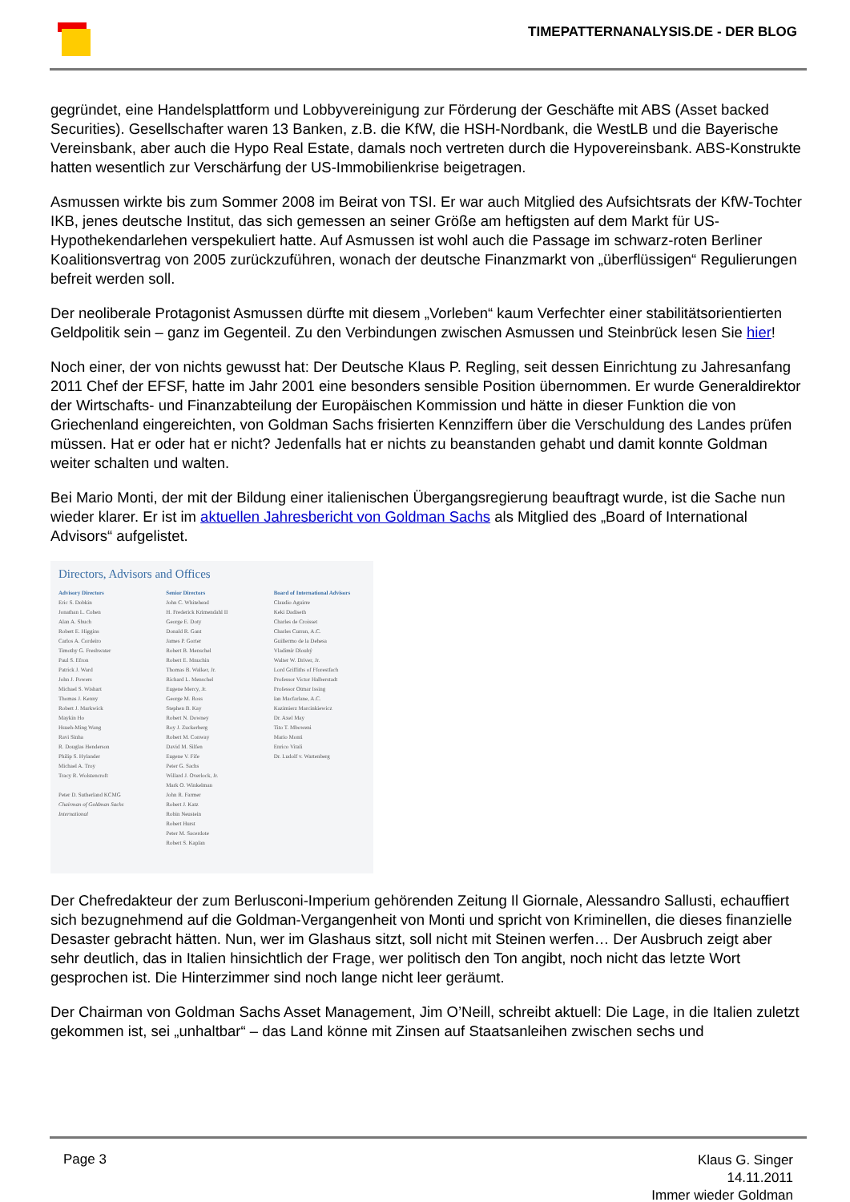TIMEPATTERNANALYSIS.DE - DER BLOG
gegründet, eine Handelsplattform und Lobbyvereinigung zur Förderung der Geschäfte mit ABS (Asset backed Securities). Gesellschafter waren 13 Banken, z.B. die KfW, die HSH-Nordbank, die WestLB und die Bayerische Vereinsbank, aber auch die Hypo Real Estate, damals noch vertreten durch die Hypovereinsbank. ABS-Konstrukte hatten wesentlich zur Verschärfung der US-Immobilienkrise beigetragen.
Asmussen wirkte bis zum Sommer 2008 im Beirat von TSI. Er war auch Mitglied des Aufsichtsrats der KfW-Tochter IKB, jenes deutsche Institut, das sich gemessen an seiner Größe am heftigsten auf dem Markt für US-Hypothekendarlehen verspekuliert hatte. Auf Asmussen ist wohl auch die Passage im schwarz-roten Berliner Koalitionsvertrag von 2005 zurückzuführen, wonach der deutsche Finanzmarkt von „überflüssigen“ Regulierungen befreit werden soll.
Der neoliberale Protagonist Asmussen dürfte mit diesem „Vorleben“ kaum Verfechter einer stabilitätsorientierten Geldpolitik sein – ganz im Gegenteil. Zu den Verbindungen zwischen Asmussen und Steinbrück lesen Sie hier!
Noch einer, der von nichts gewusst hat: Der Deutsche Klaus P. Regling, seit dessen Einrichtung zu Jahresanfang 2011 Chef der EFSF, hatte im Jahr 2001 eine besonders sensible Position übernommen. Er wurde Generaldirektor der Wirtschafts- und Finanzabteilung der Europäischen Kommission und hätte in dieser Funktion die von Griechenland eingereichten, von Goldman Sachs frisierten Kennziffern über die Verschuldung des Landes prüfen müssen. Hat er oder hat er nicht? Jedenfalls hat er nichts zu beanstanden gehabt und damit konnte Goldman weiter schalten und walten.
Bei Mario Monti, der mit der Bildung einer italienischen Übergangsregierung beauftragt wurde, ist die Sache nun wieder klarer. Er ist im aktuellen Jahresbericht von Goldman Sachs als Mitglied des „Board of International Advisors“ aufgelistet.
Directors, Advisors and Offices
Advisory Directors
Eric S. Dobkin
Jonathan L. Cohen
Alan A. Shuch
Robert E. Higgins
Carlos A. Cordeiro
Timothy G. Freshwater
Paul S. Efron
Patrick J. Ward
John J. Powers
Michael S. Wishart
Thomas J. Kenny
Robert J. Markwick
Maykin Ho
Hsueh-Ming Wang
Ravi Sinha
R. Douglas Henderson
Philip S. Hylander
Michael A. Troy
Tracy R. Wolstencroft
Peter D. Sutherland KCMG
Chairman of Goldman Sachs International
Senior Directors
John C. Whitehead
H. Frederick Krimendahl II
George E. Doty
Donald R. Gant
James P. Gorter
Robert B. Menschel
Robert E. Mnuchin
Thomas B. Walker, Jr.
Richard L. Menschel
Eugene Mercy, Jr.
George M. Ross
Stephen B. Kay
Robert N. Downey
Roy J. Zuckerberg
Robert M. Conway
David M. Silfen
Eugene V. Fife
Peter G. Sachs
Willard J. Overlock, Jr.
Mark O. Winkelman
John R. Farmer
Robert J. Katz
Robin Neustein
Robert Hurst
Peter M. Sacerdote
Robert S. Kaplan
Board of International Advisors
Claudio Aguirre
Keki Dadiseth
Charles de Croisset
Charles Curran, A.C.
Guillermo de la Dehesa
Vladimír Dlouhý
Walter W. Driver, Jr.
Lord Griffiths of Fforestfach
Professor Victor Halberstadt
Professor Otmar Issing
Ian Macfarlane, A.C.
Kazimierz Marcinkiewicz
Dr. Axel May
Tito T. Mboweni
Mario Monti
Enrico Vitali
Dr. Ludolf v. Wartenberg
Der Chefredakteur der zum Berlusconi-Imperium gehörenden Zeitung Il Giornale, Alessandro Sallusti, echauffiert sich bezugnehmend auf die Goldman-Vergangenheit von Monti und spricht von Kriminellen, die dieses finanzielle Desaster gebracht hätten. Nun, wer im Glashaus sitzt, soll nicht mit Steinen werfen… Der Ausbruch zeigt aber sehr deutlich, das in Italien hinsichtlich der Frage, wer politisch den Ton angibt, noch nicht das letzte Wort gesprochen ist. Die Hinterzimmer sind noch lange nicht leer geräumt.
Der Chairman von Goldman Sachs Asset Management, Jim O’Neill, schreibt aktuell: Die Lage, in die Italien zuletzt gekommen ist, sei „unhaltbar“ – das Land könne mit Zinsen auf Staatsanleihen zwischen sechs und
Page 3
Klaus G. Singer
14.11.2011
Immer wieder Goldman